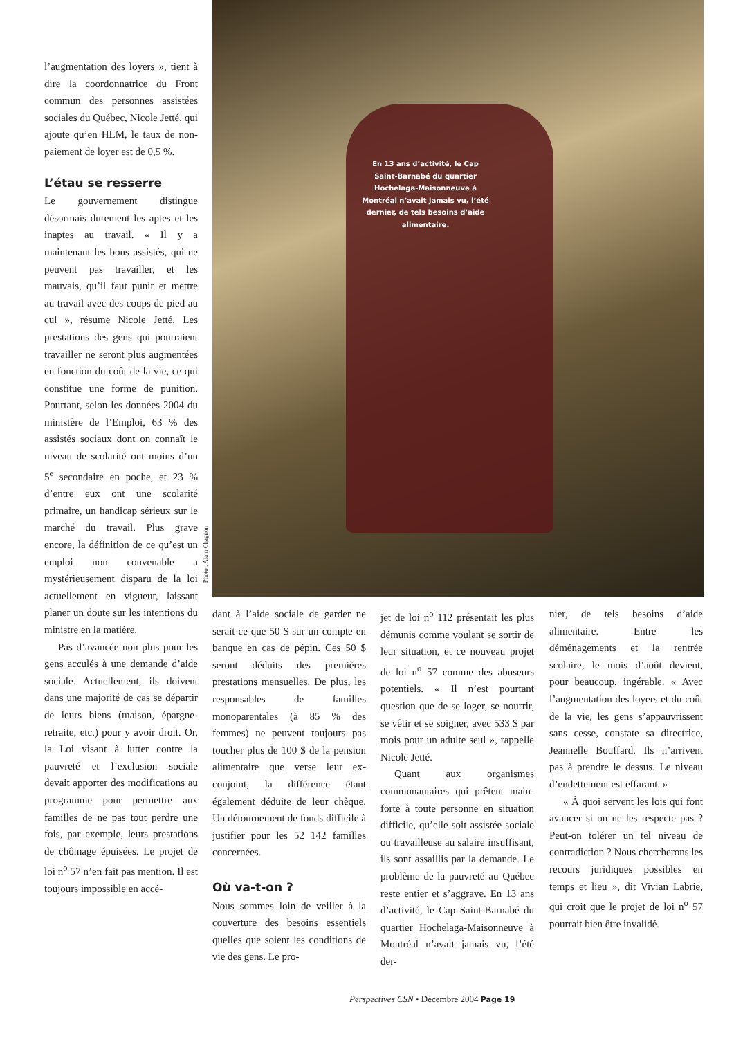l’augmentation des loyers », tient à dire la coordonnatrice du Front commun des personnes assistées sociales du Québec, Nicole Jetté, qui ajoute qu’en HLM, le taux de non-paiement de loyer est de 0,5 %.
L’étau se resserre
Le gouvernement distingue désormais durement les aptes et les inaptes au travail. « Il y a maintenant les bons assistés, qui ne peuvent pas travailler, et les mauvais, qu’il faut punir et mettre au travail avec des coups de pied au cul », résume Nicole Jetté. Les prestations des gens qui pourraient travailler ne seront plus augmentées en fonction du coût de la vie, ce qui constitue une forme de punition. Pourtant, selon les données 2004 du ministère de l’Emploi, 63 % des assistés sociaux dont on connaît le niveau de scolarité ont moins d’un 5<sup>e</sup> secondaire en poche, et 23 % d’entre eux ont une scolarité primaire, un handicap sérieux sur le marché du travail. Plus grave encore, la définition de ce qu’est un emploi non convenable a mystérieusement disparu de la loi actuellement en vigueur, laissant planer un doute sur les intentions du ministre en la matière.
Pas d’avancée non plus pour les gens acculés à une demande d’aide sociale. Actuellement, ils doivent dans une majorité de cas se départir de leurs biens (maison, épargne-retraite, etc.) pour y avoir droit. Or, la Loi visant à lutter contre la pauvreté et l’exclusion sociale devait apporter des modifications au programme pour permettre aux familles de ne pas tout perdre une fois, par exemple, leurs prestations de chômage épuisées. Le projet de loi n<sup>o</sup> 57 n’en fait pas mention. Il est toujours impossible en accé-
En 13 ans d’activité, le Cap Saint-Barnabé du quartier Hochelaga-Maisonneuve à Montréal n’avait jamais vu, l’été dernier, de tels besoins d’aide alimentaire.
Photo : Alain Chagnon
dant à l’aide sociale de garder ne serait-ce que 50 $ sur un compte en banque en cas de pépin. Ces 50 $ seront déduits des premières prestations mensuelles. De plus, les responsables de familles monoparentales (à 85 % des femmes) ne peuvent toujours pas toucher plus de 100 $ de la pension alimentaire que verse leur ex-conjoint, la différence étant également déduite de leur chèque. Un détournement de fonds difficile à justifier pour les 52 142 familles concernées.
Où va-t-on ?
Nous sommes loin de veiller à la couverture des besoins essentiels quelles que soient les conditions de vie des gens. Le pro-
jet de loi n<sup>o</sup> 112 présentait les plus démunis comme voulant se sortir de leur situation, et ce nouveau projet de loi n<sup>o</sup> 57 comme des abuseurs potentiels. « Il n’est pourtant question que de se loger, se nourrir, se vêtir et se soigner, avec 533 $ par mois pour un adulte seul », rappelle Nicole Jetté.
Quant aux organismes communautaires qui prêtent main-forte à toute personne en situation difficile, qu’elle soit assistée sociale ou travailleuse au salaire insuffisant, ils sont assaillis par la demande. Le problème de la pauvreté au Québec reste entier et s’aggrave. En 13 ans d’activité, le Cap Saint-Barnabé du quartier Hochelaga-Maisonneuve à Montréal n’avait jamais vu, l’été der-
nier, de tels besoins d’aide alimentaire. Entre les déménagements et la rentrée scolaire, le mois d’août devient, pour beaucoup, ingérable. « Avec l’augmentation des loyers et du coût de la vie, les gens s’appauvrissent sans cesse, constate sa directrice, Jeannelle Bouffard. Ils n’arrivent pas à prendre le dessus. Le niveau d’endettement est effarant. »
« À quoi servent les lois qui font avancer si on ne les respecte pas ? Peut-on tolérer un tel niveau de contradiction ? Nous chercherons les recours juridiques possibles en temps et lieu », dit Vivian Labrie, qui croit que le projet de loi n<sup>o</sup> 57 pourrait bien être invalidé.
Perspectives CSN • Décembre 2004 Page 19